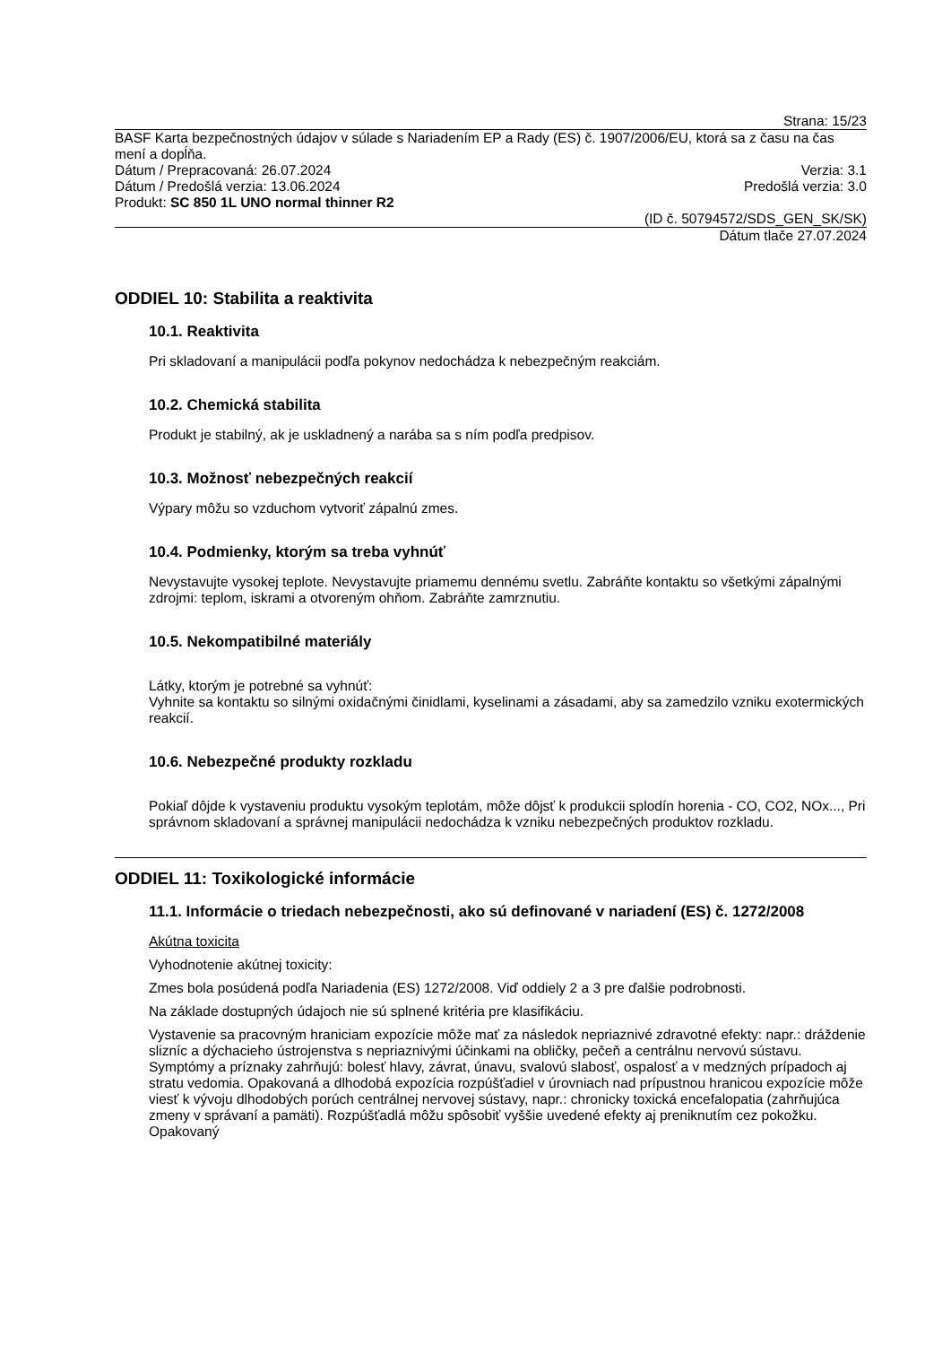Strana: 15/23
BASF Karta bezpečnostných údajov v súlade s Nariadením EP a Rady (ES) č. 1907/2006/EU, ktorá sa z času na čas mení a dopĺňa.
Dátum / Prepracovaná: 26.07.2024 Verzia: 3.1
Dátum / Predošlá verzia: 13.06.2024 Predošlá verzia: 3.0
Produkt: SC 850 1L UNO normal thinner R2
(ID č. 50794572/SDS_GEN_SK/SK)
Dátum tlače 27.07.2024
ODDIEL 10: Stabilita a reaktivita
10.1. Reaktivita
Pri skladovaní a manipulácii podľa pokynov nedochádza k nebezpečným reakciám.
10.2. Chemická stabilita
Produkt je stabilný, ak je uskladnený a narába sa s ním podľa predpisov.
10.3. Možnosť nebezpečných reakcií
Výpary môžu so vzduchom vytvoriť zápalnú zmes.
10.4. Podmienky, ktorým sa treba vyhnúť
Nevystavujte vysokej teplote. Nevystavujte priamemu dennému svetlu. Zabráňte kontaktu so všetkými zápalnými zdrojmi: teplom, iskrami a otvoreným ohňom. Zabráňte zamrznutiu.
10.5. Nekompatibilné materiály
Látky, ktorým je potrebné sa vyhnúť:
Vyhnite sa kontaktu so silnými oxidačnými činidlami, kyselinami a zásadami, aby sa zamedzilo vzniku exotermických reakcií.
10.6. Nebezpečné produkty rozkladu
Pokiaľ dôjde k vystaveniu produktu vysokým teplotám, môže dôjsť k produkcii splodín horenia - CO, CO2, NOx..., Pri správnom skladovaní a správnej manipulácii nedochádza k vzniku nebezpečných produktov rozkladu.
ODDIEL 11: Toxikologické informácie
11.1. Informácie o triedach nebezpečnosti, ako sú definované v nariadení (ES) č. 1272/2008
Akútna toxicita
Vyhodnotenie akútnej toxicity:
Zmes bola posúdená podľa Nariadenia (ES) 1272/2008. Viď oddiely 2 a 3 pre ďalšie podrobnosti.
Na základe dostupných údajoch nie sú splnené kritéria pre klasifikáciu.
Vystavenie sa pracovným hraniciam expozície môže mať za následok nepriaznivé zdravotné efekty: napr.: dráždenie slizníc a dýchacieho ústrojenstva s nepriaznivými účinkami na obličky, pečeň a centrálnu nervovú sústavu. Symptómy a príznaky zahrňujú: bolesť hlavy, závrat, únavu, svalovú slabosť, ospalosť a v medzných prípadoch aj stratu vedomia. Opakovaná a dlhodobá expozícia rozpúšťadiel v úrovniach nad prípustnou hranicou expozície môže viesť k vývoju dlhodobých porúch centrálnej nervovej sústavy, napr.: chronicky toxická encefalopatia (zahrňujúca zmeny v správaní a pamäti). Rozpúšťadlá môžu spôsobiť vyššie uvedené efekty aj preniknutím cez pokožku. Opakovaný